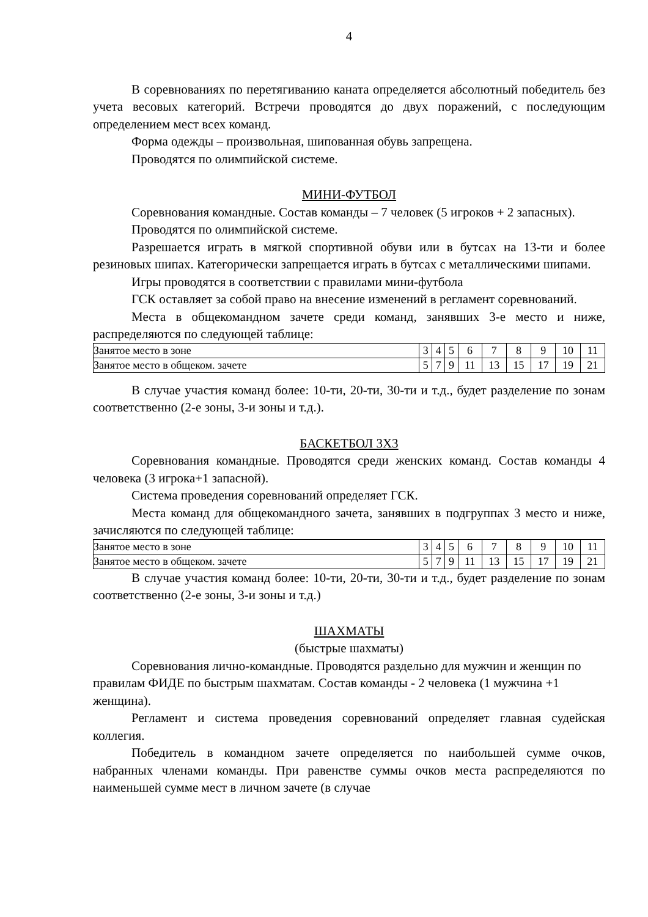4
В соревнованиях по перетягиванию каната определяется абсолютный победитель без учета весовых категорий. Встречи проводятся до двух поражений, с последующим определением мест всех команд.
Форма одежды – произвольная, шипованная обувь запрещена.
Проводятся по олимпийской системе.
МИНИ-ФУТБОЛ
Соревнования командные. Состав команды – 7 человек (5 игроков + 2 запасных).
Проводятся по олимпийской системе.
Разрешается играть в мягкой спортивной обуви или в бутсах на 13-ти и более резиновых шипах. Категорически запрещается играть в бутсах с металлическими шипами.
Игры проводятся в соответствии с правилами мини-футбола
ГСК оставляет за собой право на внесение изменений в регламент соревнований.
Места в общекомандном зачете среди команд, занявших 3-е место и ниже, распределяются по следующей таблице:
| Занятое место в зоне | 3 | 4 | 5 | 6 | 7 | 8 | 9 | 10 | 11 |
| Занятое место в общеком. зачете | 5 | 7 | 9 | 11 | 13 | 15 | 17 | 19 | 21 |
В случае участия команд более: 10-ти, 20-ти, 30-ти и т.д., будет разделение по зонам соответственно (2-е зоны, 3-и зоны и т.д.).
БАСКЕТБОЛ 3Х3
Соревнования командные. Проводятся среди женских команд. Состав команды 4 человека (3 игрока+1 запасной).
Система проведения соревнований определяет ГСК.
Места команд для общекомандного зачета, занявших в подгруппах 3 место и ниже, зачисляются по следующей таблице:
| Занятое место в зоне | 3 | 4 | 5 | 6 | 7 | 8 | 9 | 10 | 11 |
| Занятое место в общеком. зачете | 5 | 7 | 9 | 11 | 13 | 15 | 17 | 19 | 21 |
В случае участия команд более: 10-ти, 20-ти, 30-ти и т.д., будет разделение по зонам соответственно (2-е зоны, 3-и зоны и т.д.)
ШАХМАТЫ
(быстрые шахматы)
Соревнования лично-командные. Проводятся раздельно для мужчин и женщин по правилам ФИДЕ по быстрым шахматам. Состав команды - 2 человека (1 мужчина +1 женщина).
Регламент и система проведения соревнований определяет главная судейская коллегия.
Победитель в командном зачете определяется по наибольшей сумме очков, набранных членами команды. При равенстве суммы очков места распределяются по наименьшей сумме мест в личном зачете (в случае